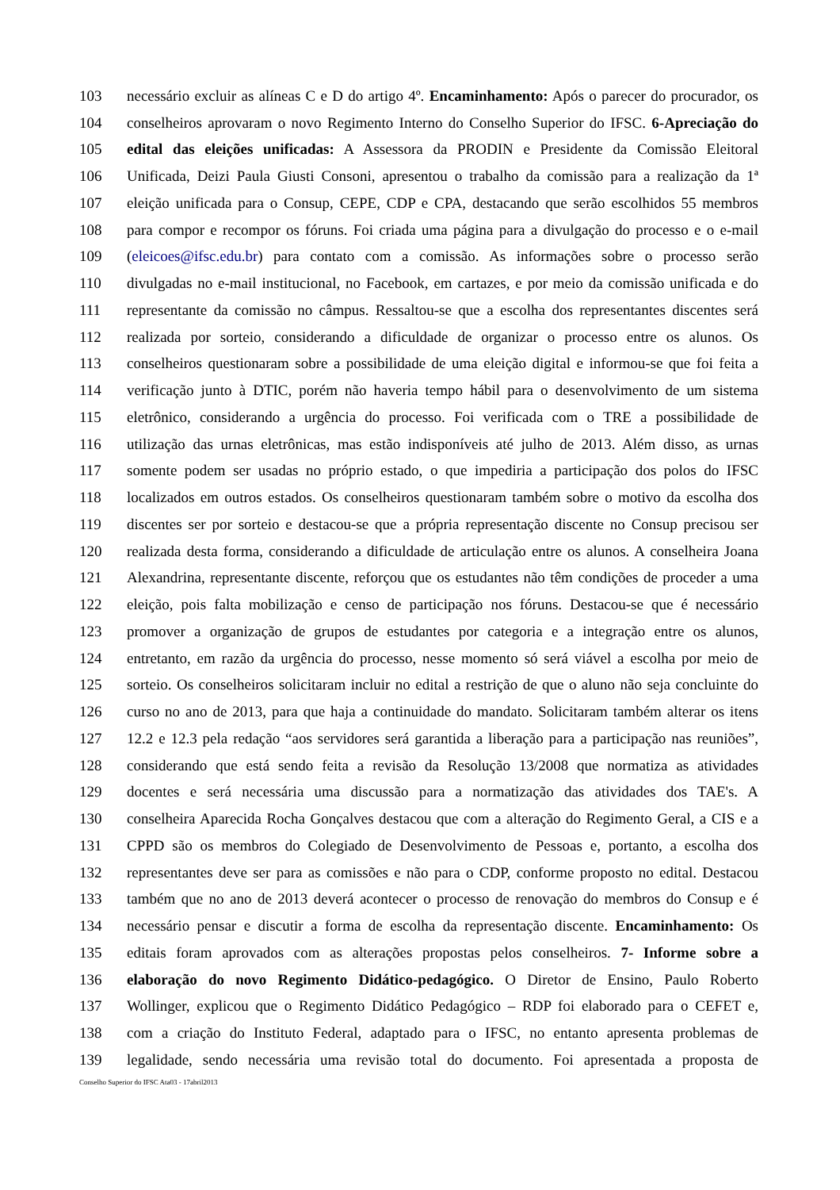103 necessário excluir as alíneas C e D do artigo 4º. Encaminhamento: Após o parecer do procurador, os
104 conselheiros aprovaram o novo Regimento Interno do Conselho Superior do IFSC. 6-Apreciação do
105 edital das eleições unificadas: A Assessora da PRODIN e Presidente da Comissão Eleitoral
106 Unificada, Deizi Paula Giusti Consoni, apresentou o trabalho da comissão para a realização da 1ª
107 eleição unificada para o Consup, CEPE, CDP e CPA, destacando que serão escolhidos 55 membros
108 para compor e recompor os fóruns. Foi criada uma página para a divulgação do processo e o e-mail
109 (eleicoes@ifsc.edu.br) para contato com a comissão. As informações sobre o processo serão
110 divulgadas no e-mail institucional, no Facebook, em cartazes, e por meio da comissão unificada e do
111 representante da comissão no câmpus. Ressaltou-se que a escolha dos representantes discentes será
112 realizada por sorteio, considerando a dificuldade de organizar o processo entre os alunos. Os
113 conselheiros questionaram sobre a possibilidade de uma eleição digital e informou-se que foi feita a
114 verificação junto à DTIC, porém não haveria tempo hábil para o desenvolvimento de um sistema
115 eletrônico, considerando a urgência do processo. Foi verificada com o TRE a possibilidade de
116 utilização das urnas eletrônicas, mas estão indisponíveis até julho de 2013. Além disso, as urnas
117 somente podem ser usadas no próprio estado, o que impediria a participação dos polos do IFSC
118 localizados em outros estados. Os conselheiros questionaram também sobre o motivo da escolha dos
119 discentes ser por sorteio e destacou-se que a própria representação discente no Consup precisou ser
120 realizada desta forma, considerando a dificuldade de articulação entre os alunos. A conselheira Joana
121 Alexandrina, representante discente, reforçou que os estudantes não têm condições de proceder a uma
122 eleição, pois falta mobilização e censo de participação nos fóruns. Destacou-se que é necessário
123 promover a organização de grupos de estudantes por categoria e a integração entre os alunos,
124 entretanto, em razão da urgência do processo, nesse momento só será viável a escolha por meio de
125 sorteio. Os conselheiros solicitaram incluir no edital a restrição de que o aluno não seja concluinte do
126 curso no ano de 2013, para que haja a continuidade do mandato. Solicitaram também alterar os itens
127 12.2 e 12.3 pela redação “aos servidores será garantida a liberação para a participação nas reuniões”,
128 considerando que está sendo feita a revisão da Resolução 13/2008 que normatiza as atividades
129 docentes e será necessária uma discussão para a normatização das atividades dos TAE's. A
130 conselheira Aparecida Rocha Gonçalves destacou que com a alteração do Regimento Geral, a CIS e a
131 CPPD são os membros do Colegiado de Desenvolvimento de Pessoas e, portanto, a escolha dos
132 representantes deve ser para as comissões e não para o CDP, conforme proposto no edital. Destacou
133 também que no ano de 2013 deverá acontecer o processo de renovação do membros do Consup e é
134 necessário pensar e discutir a forma de escolha da representação discente. Encaminhamento: Os
135 editais foram aprovados com as alterações propostas pelos conselheiros. 7- Informe sobre a
136 elaboração do novo Regimento Didático-pedagógico. O Diretor de Ensino, Paulo Roberto
137 Wollinger, explicou que o Regimento Didático Pedagógico – RDP foi elaborado para o CEFET e,
138 com a criação do Instituto Federal, adaptado para o IFSC, no entanto apresenta problemas de
139 legalidade, sendo necessária uma revisão total do documento. Foi apresentada a proposta de
Conselho Superior do IFSC Ata03 - 17abril2013